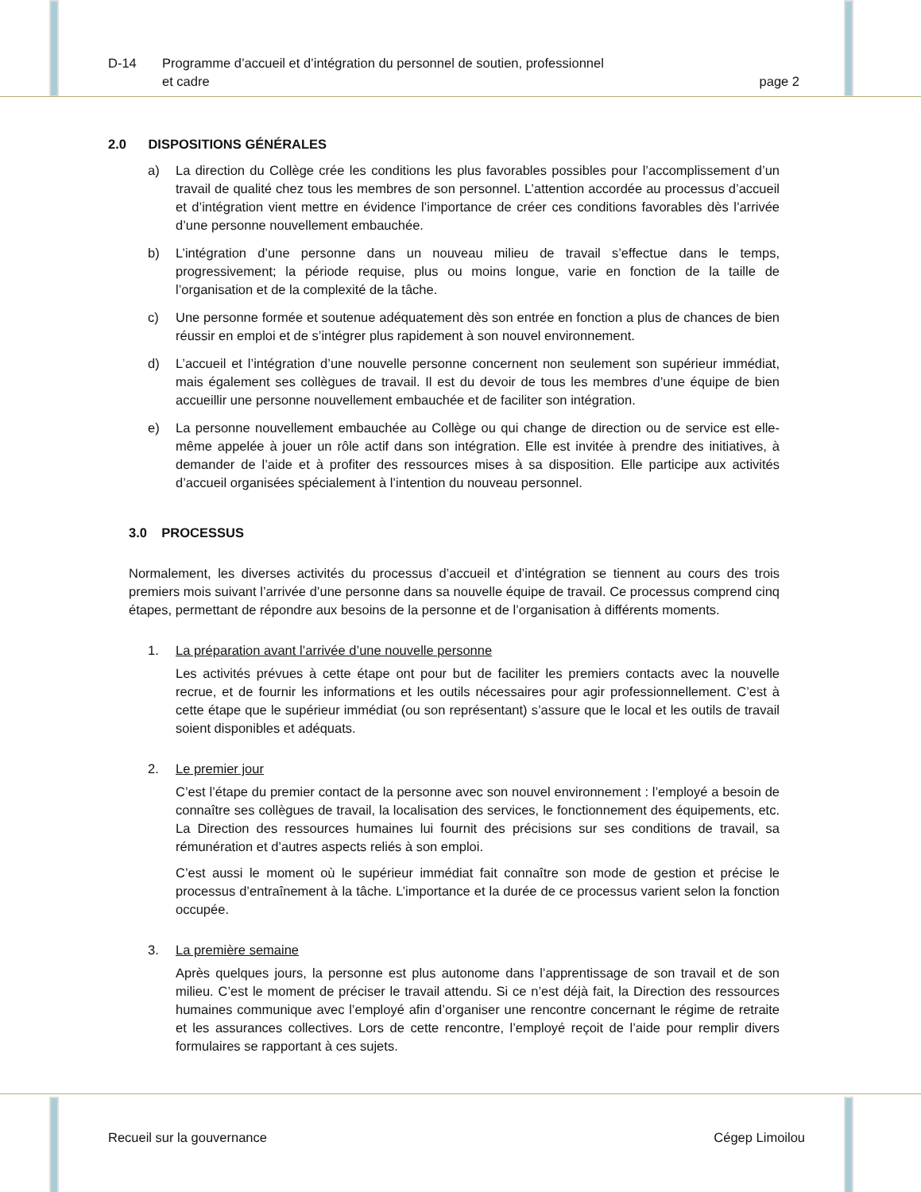D-14 Programme d’accueil et d’intégration du personnel de soutien, professionnel
et cadre
page 2
2.0 DISPOSITIONS GÉNÉRALES
a) La direction du Collège crée les conditions les plus favorables possibles pour l’accomplissement d’un travail de qualité chez tous les membres de son personnel. L’attention accordée au processus d’accueil et d’intégration vient mettre en évidence l’importance de créer ces conditions favorables dès l’arrivée d’une personne nouvellement embauchée.
b) L’intégration d’une personne dans un nouveau milieu de travail s’effectue dans le temps, progressivement; la période requise, plus ou moins longue, varie en fonction de la taille de l’organisation et de la complexité de la tâche.
c) Une personne formée et soutenue adéquatement dès son entrée en fonction a plus de chances de bien réussir en emploi et de s’intégrer plus rapidement à son nouvel environnement.
d) L’accueil et l’intégration d’une nouvelle personne concernent non seulement son supérieur immédiat, mais également ses collègues de travail. Il est du devoir de tous les membres d’une équipe de bien accueillir une personne nouvellement embauchée et de faciliter son intégration.
e) La personne nouvellement embauchée au Collège ou qui change de direction ou de service est elle-même appelée à jouer un rôle actif dans son intégration. Elle est invitée à prendre des initiatives, à demander de l’aide et à profiter des ressources mises à sa disposition. Elle participe aux activités d’accueil organisées spécialement à l’intention du nouveau personnel.
3.0 PROCESSUS
Normalement, les diverses activités du processus d’accueil et d’intégration se tiennent au cours des trois premiers mois suivant l’arrivée d’une personne dans sa nouvelle équipe de travail. Ce processus comprend cinq étapes, permettant de répondre aux besoins de la personne et de l’organisation à différents moments.
1. La préparation avant l’arrivée d’une nouvelle personne
Les activités prévues à cette étape ont pour but de faciliter les premiers contacts avec la nouvelle recrue, et de fournir les informations et les outils nécessaires pour agir professionnellement. C’est à cette étape que le supérieur immédiat (ou son représentant) s’assure que le local et les outils de travail soient disponibles et adéquats.
2. Le premier jour
C’est l’étape du premier contact de la personne avec son nouvel environnement : l’employé a besoin de connaître ses collègues de travail, la localisation des services, le fonctionnement des équipements, etc. La Direction des ressources humaines lui fournit des précisions sur ses conditions de travail, sa rémunération et d’autres aspects reliés à son emploi.
C’est aussi le moment où le supérieur immédiat fait connaître son mode de gestion et précise le processus d’entraînement à la tâche. L’importance et la durée de ce processus varient selon la fonction occupée.
3. La première semaine
Après quelques jours, la personne est plus autonome dans l’apprentissage de son travail et de son milieu. C’est le moment de préciser le travail attendu. Si ce n’est déjà fait, la Direction des ressources humaines communique avec l’employé afin d’organiser une rencontre concernant le régime de retraite et les assurances collectives. Lors de cette rencontre, l’employé reçoit de l’aide pour remplir divers formulaires se rapportant à ces sujets.
Recueil sur la gouvernance Cégep Limoilou